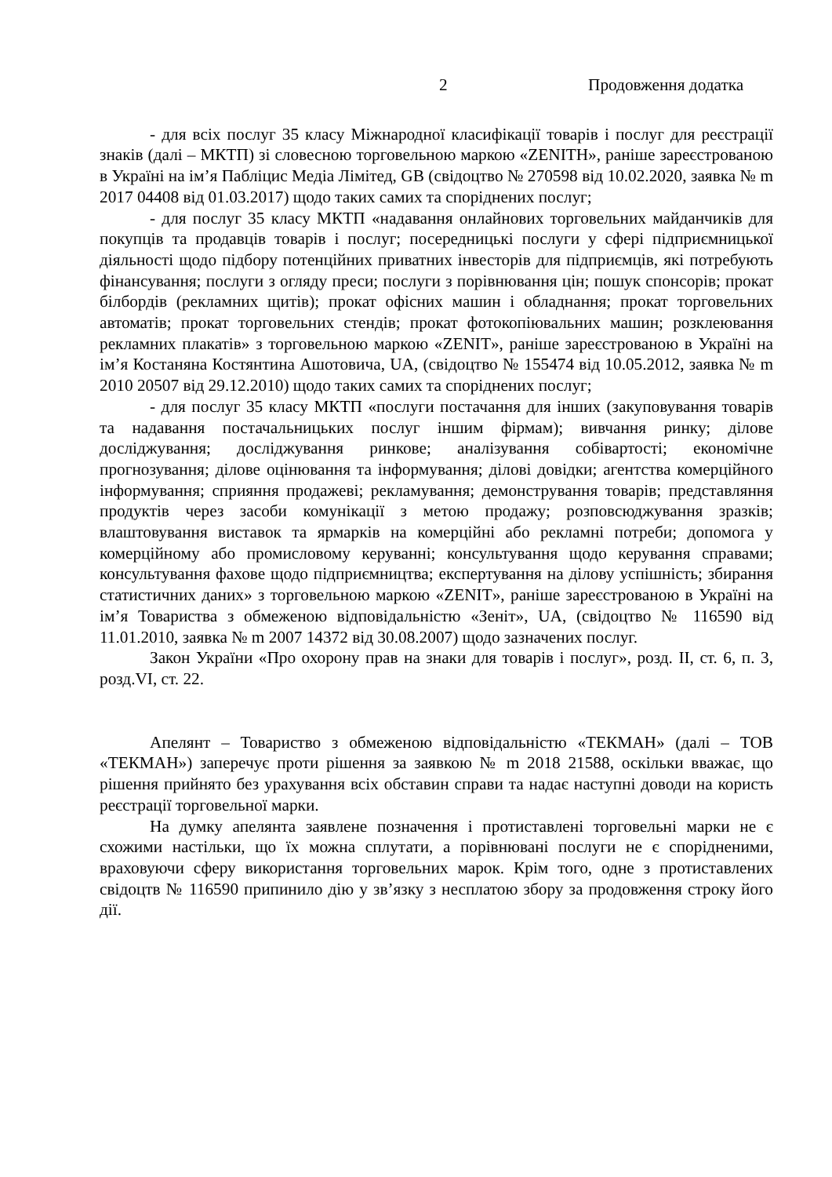2 Продовження додатка
- для всіх послуг 35 класу Міжнародної класифікації товарів і послуг для реєстрації знаків (далі – МКТП) зі словесною торговельною маркою «ZENITH», раніше зареєстрованою в Україні на ім’я Пабліцис Медіа Лімітед, GB (свідоцтво № 270598 від 10.02.2020, заявка № m 2017 04408 від 01.03.2017) щодо таких самих та споріднених послуг;
- для послуг 35 класу МКТП «надавання онлайнових торговельних майданчиків для покупців та продавців товарів і послуг; посередницькі послуги у сфері підприємницької діяльності щодо підбору потенційних приватних інвесторів для підприємців, які потребують фінансування; послуги з огляду преси; послуги з порівнювання цін; пошук спонсорів; прокат білбордів (рекламних щитів); прокат офісних машин і обладнання; прокат торговельних автоматів; прокат торговельних стендів; прокат фотокопіювальних машин; розклеювання рекламних плакатів» з торговельною маркою «ZENIT», раніше зареєстрованою в Україні на ім’я Костаняна Костянтина Ашотовича, UA, (свідоцтво № 155474 від 10.05.2012, заявка № m 2010 20507 від 29.12.2010) щодо таких самих та споріднених послуг;
- для послуг 35 класу МКТП «послуги постачання для інших (закуповування товарів та надавання постачальницьких послуг іншим фірмам); вивчання ринку; ділове досліджування; досліджування ринкове; аналізування собівартості; економічне прогнозування; ділове оцінювання та інформування; ділові довідки; агентства комерційного інформування; сприяння продажеві; рекламування; демонстрування товарів; представляння продуктів через засоби комунікації з метою продажу; розповсюджування зразків; влаштовування виставок та ярмарків на комерційні або рекламні потреби; допомога у комерційному або промисловому керуванні; консультування щодо керування справами; консультування фахове щодо підприємництва; експертування на ділову успішність; збирання статистичних даних» з торговельною маркою «ZENIT», раніше зареєстрованою в Україні на ім’я Товариства з обмеженою відповідальністю «Зеніт», UA, (свідоцтво № 116590 від 11.01.2010, заявка № m 2007 14372 від 30.08.2007) щодо зазначених послуг.
Закон України «Про охорону прав на знаки для товарів і послуг», розд. ІІ, ст. 6, п. 3, розд.VI, ст. 22.
Апелянт – Товариство з обмеженою відповідальністю «ТЕКМАН» (далі – ТОВ «ТЕКМАН») заперечує проти рішення за заявкою № m 2018 21588, оскільки вважає, що рішення прийнято без урахування всіх обставин справи та надає наступні доводи на користь реєстрації торговельної марки.
На думку апелянта заявлене позначення і протиставлені торговельні марки не є схожими настільки, що їх можна сплутати, а порівнювані послуги не є спорідненими, враховуючи сферу використання торговельних марок. Крім того, одне з протиставлених свідоцтв № 116590 припинило дію у зв’язку з несплатою збору за продовження строку його дії.